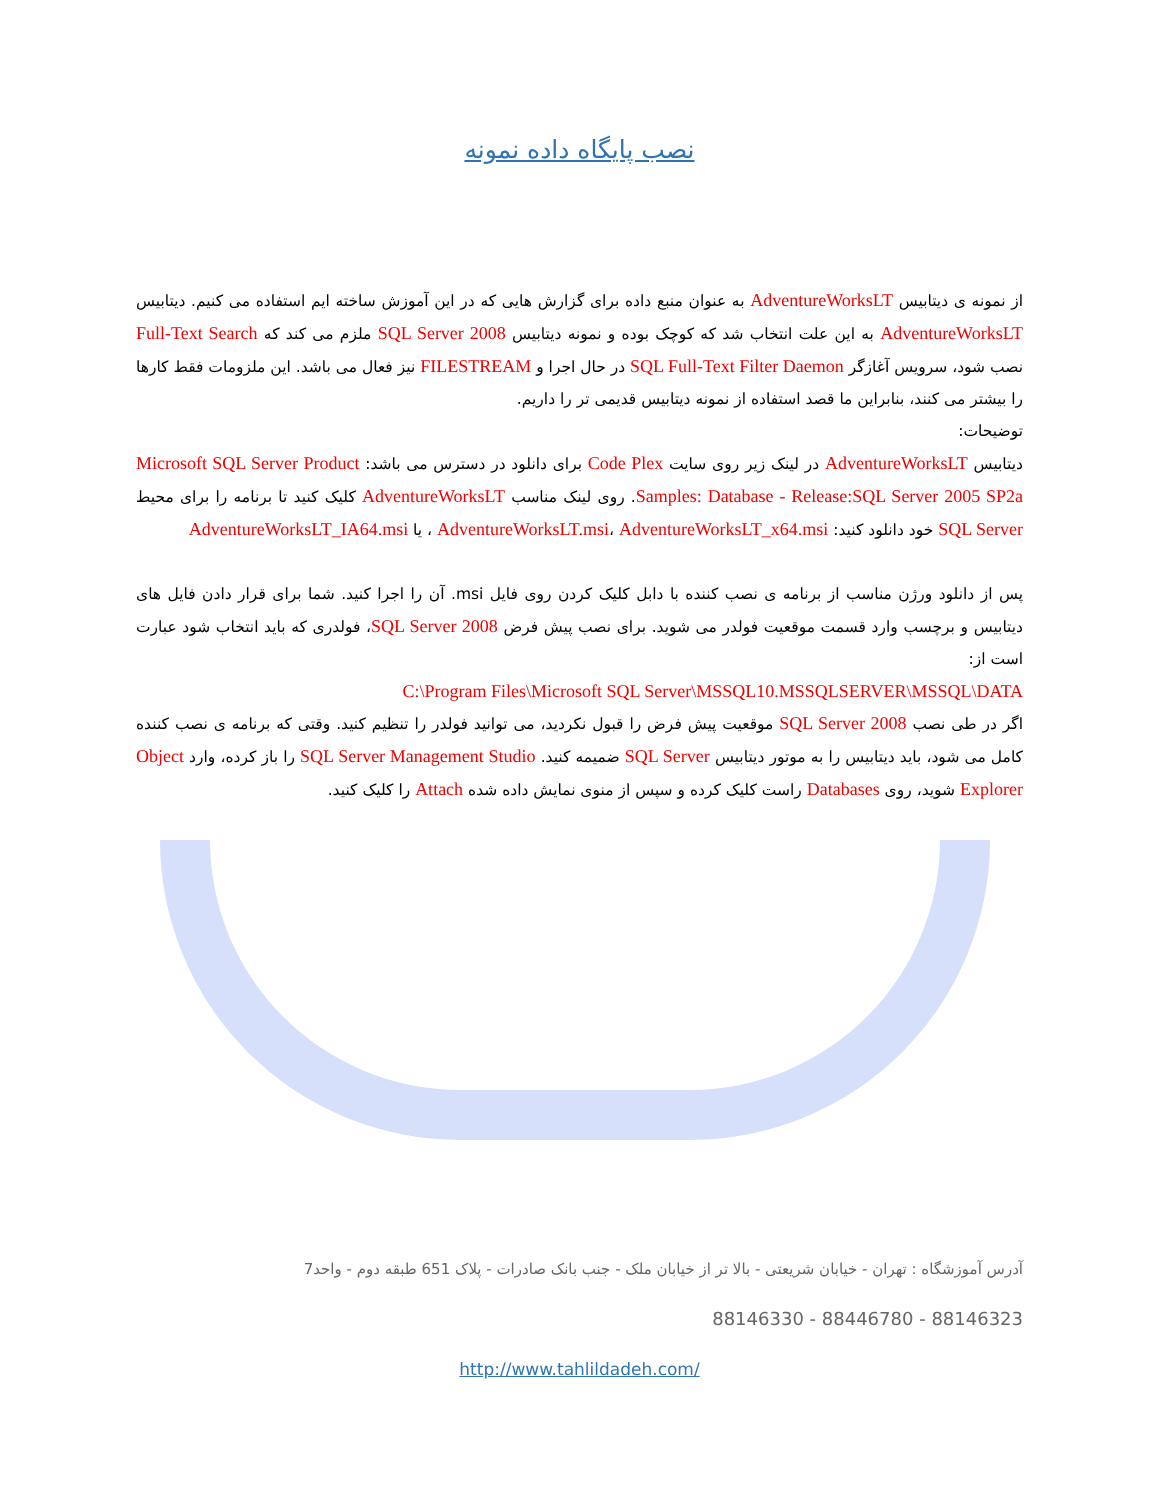نصب پایگاه داده نمونه
از نمونه ی دیتابیس AdventureWorksLT به عنوان منبع داده برای گزارش هایی که در این آموزش ساخته ایم استفاده می کنیم. دیتابیس AdventureWorksLT به این علت انتخاب شد که کوچک بوده و نمونه دیتابیس SQL Server 2008 ملزم می کند که Full-Text Search نصب شود، سرویس آغازگر SQL Full-Text Filter Daemon در حال اجرا و FILESTREAM نیز فعال می باشد. این ملزومات فقط کارها را بیشتر می کنند، بنابراین ما قصد استفاده از نمونه دیتابیس قدیمی تر را داریم.
توضیحات:
دیتابیس AdventureWorksLT در لینک زیر روی سایت Code Plex برای دانلود در دسترس می باشد: Microsoft SQL Server Product Samples: Database - Release:SQL Server 2005 SP2a. روی لینک مناسب AdventureWorksLT کلیک کنید تا برنامه را برای محیط SQL Server خود دانلود کنید: AdventureWorksLT.msi، AdventureWorksLT_x64.msi ، یا AdventureWorksLT_IA64.msi
پس از دانلود ورژن مناسب از برنامه ی نصب کننده با دابل کلیک کردن روی فایل msi. آن را اجرا کنید. شما برای قرار دادن فایل های دیتابیس و برچسب وارد قسمت موقعیت فولدر می شوید. برای نصب پیش فرض SQL Server 2008، فولدری که باید انتخاب شود عبارت است از:
C:\Program Files\Microsoft SQL Server\MSSQL10.MSSQLSERVER\MSSQL\DATA
اگر در طی نصب SQL Server 2008 موقعیت پیش فرض را قبول نکردید، می توانید فولدر را تنظیم کنید. وقتی که برنامه ی نصب کننده کامل می شود، باید دیتابیس را به موتور دیتابیس SQL Server ضمیمه کنید. SQL Server Management Studio را باز کرده، وارد Object Explorer شوید، روی Databases راست کلیک کرده و سپس از منوی نمایش داده شده Attach را کلیک کنید.
آدرس آموزشگاه : تهران - خیابان شریعتی - بالا تر از خیابان ملک - جنب بانک صادرات - پلاک 651 طبقه دوم - واحد7
88146323 - 88446780 - 88146330
http://www.tahlildadeh.com/